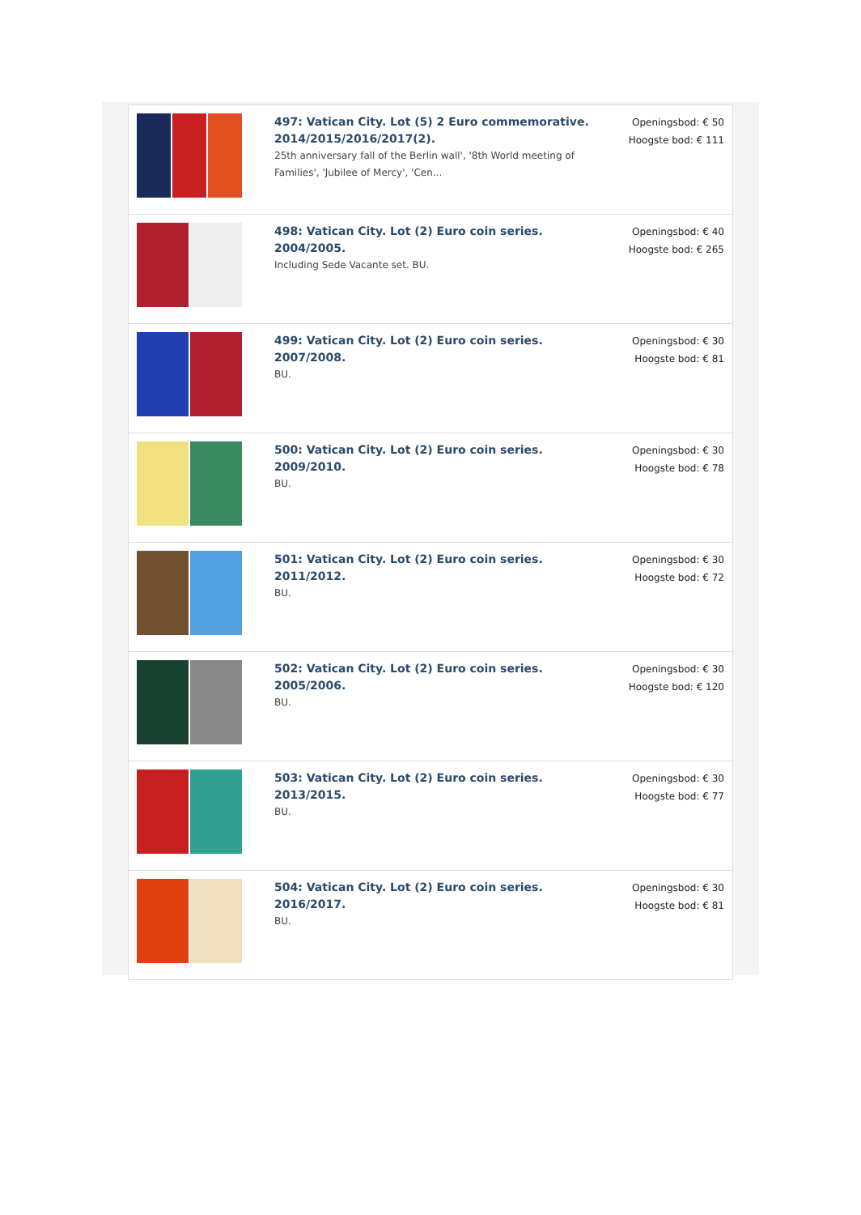| | 497: Vatican City. Lot (5) 2 Euro commemorative. 2014/2015/2016/2017(2). 25th anniversary fall of the Berlin wall', '8th World meeting of Families', 'Jubilee of Mercy', 'Cen... | Openingsbod: € 50 Hoogste bod: € 111 |
| | 498: Vatican City. Lot (2) Euro coin series. 2004/2005. Including Sede Vacante set. BU. | Openingsbod: € 40 Hoogste bod: € 265 |
| | 499: Vatican City. Lot (2) Euro coin series. 2007/2008. BU. | Openingsbod: € 30 Hoogste bod: € 81 |
| | 500: Vatican City. Lot (2) Euro coin series. 2009/2010. BU. | Openingsbod: € 30 Hoogste bod: € 78 |
| | 501: Vatican City. Lot (2) Euro coin series. 2011/2012. BU. | Openingsbod: € 30 Hoogste bod: € 72 |
| | 502: Vatican City. Lot (2) Euro coin series. 2005/2006. BU. | Openingsbod: € 30 Hoogste bod: € 120 |
| | 503: Vatican City. Lot (2) Euro coin series. 2013/2015. BU. | Openingsbod: € 30 Hoogste bod: € 77 |
| | 504: Vatican City. Lot (2) Euro coin series. 2016/2017. BU. | Openingsbod: € 30 Hoogste bod: € 81 |